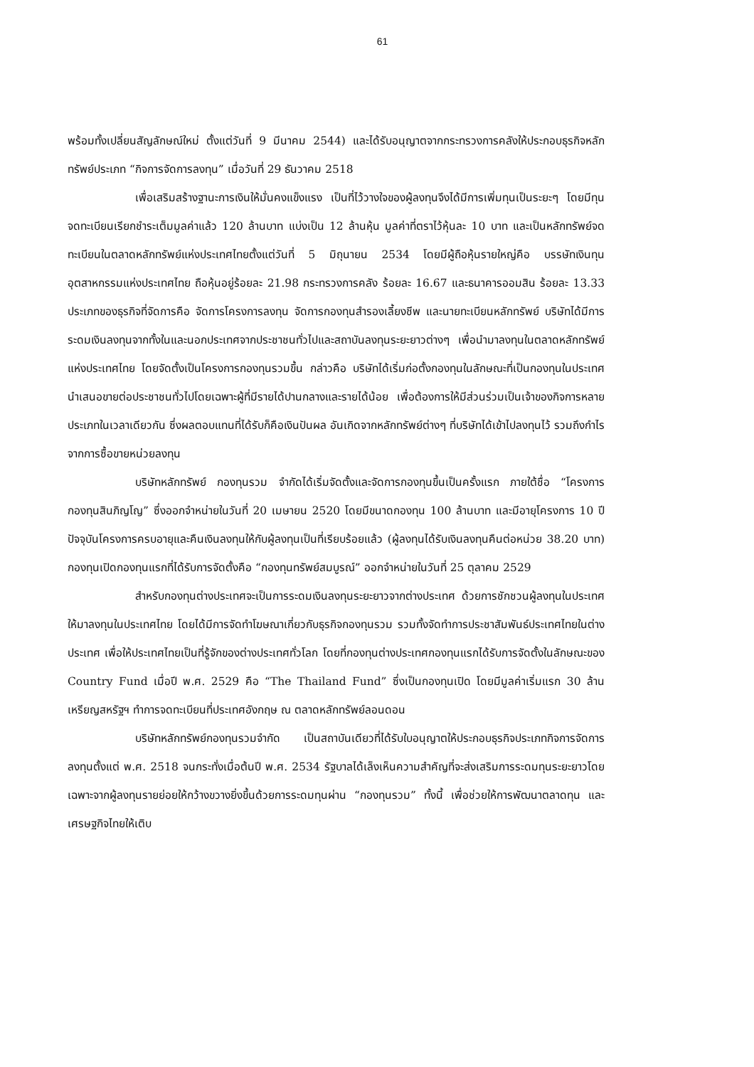61
พร้อมทั้งเปลี่ยนสัญลักษณ์ใหม่ ตั้งแต่วันที่ 9 มีนาคม 2544) และได้รับอนุญาตจากกระทรวงการคลังให้ประกอบธุรกิจหลักทรัพย์ประเภท “กิจการจัดการลงทุน” เมื่อวันที่ 29 ธันวาคม 2518
เพื่อเสริมสร้างฐานะการเงินให้มั่นคงแข็งแรง เป็นที่ไว้วางใจของผู้ลงทุนจึงได้มีการเพิ่มทุนเป็นระยะๆ โดยมีทุนจดทะเบียนเรียกชำระเต็มมูลค่าแล้ว 120 ล้านบาท แบ่งเป็น 12 ล้านหุ้น มูลค่าที่ตราไว้หุ้นละ 10 บาท และเป็นหลักทรัพย์จดทะเบียนในตลาดหลักทรัพย์แห่งประเทศไทยตั้งแต่วันที่ 5 มิถุนายน 2534 โดยมีผู้ถือหุ้นรายใหญ่คือ บรรษัทเงินทุนอุตสาหกรรมแห่งประเทศไทย ถือหุ้นอยู่ร้อยละ 21.98 กระทรวงการคลัง ร้อยละ 16.67 และธนาคารออมสิน ร้อยละ 13.33 ประเภทของธุรกิจที่จัดการคือ จัดการโครงการลงทุน จัดการกองทุนสำรองเลี้ยงชีพ และนายทะเบียนหลักทรัพย์ บริษัทได้มีการระดมเงินลงทุนจากทั้งในและนอกประเทศจากประชาชนทั่วไปและสถาบันลงทุนระยะยาวต่างๆ เพื่อนำมาลงทุนในตลาดหลักทรัพย์แห่งประเทศไทย โดยจัดตั้งเป็นโครงการกองทุนรวมขึ้น กล่าวคือ บริษัทได้เริ่มก่อตั้งกองทุนในลักษณะที่เป็นกองทุนในประเทศ นำเสนอขายต่อประชาชนทั่วไปโดยเฉพาะผู้ที่มีรายได้ปานกลางและรายได้น้อย เพื่อต้องการให้มีส่วนร่วมเป็นเจ้าของกิจการหลายประเภทในเวลาเดียวกัน ซึ่งผลตอบแทนที่ได้รับก็คือเงินปันผล อันเกิดจากหลักทรัพย์ต่างๆ ที่บริษัทได้เข้าไปลงทุนไว้ รวมถึงกำไรจากการซื้อขายหน่วยลงทุน
บริษัทหลักทรัพย์ กองทุนรวม จำกัดได้เริ่มจัดตั้งและจัดการกองทุนขึ้นเป็นครั้งแรก ภายใต้ชื่อ “โครงการกองทุนสินภิญโญ” ซึ่งออกจำหน่ายในวันที่ 20 เมษายน 2520 โดยมีขนาดกองทุน 100 ล้านบาท และมีอายุโครงการ 10 ปี ปัจจุบันโครงการครบอายุและคืนเงินลงทุนให้กับผู้ลงทุนเป็นที่เรียบร้อยแล้ว (ผู้ลงทุนได้รับเงินลงทุนคืนต่อหน่วย 38.20 บาท) กองทุนเปิดกองทุนแรกที่ได้รับการจัดตั้งคือ “กองทุนทรัพย์สมบูรณ์” ออกจำหน่ายในวันที่ 25 ตุลาคม 2529
สำหรับกองทุนต่างประเทศจะเป็นการระดมเงินลงทุนระยะยาวจากต่างประเทศ ด้วยการชักชวนผู้ลงทุนในประเทศให้มาลงทุนในประเทศไทย โดยได้มีการจัดทำโฆษณาเกี่ยวกับธุรกิจกองทุนรวม รวมทั้งจัดทำการประชาสัมพันธ์ประเทศไทยในต่างประเทศ เพื่อให้ประเทศไทยเป็นที่รู้จักของต่างประเทศทั่วโลก โดยที่กองทุนต่างประเทศกองทุนแรกได้รับการจัดตั้งในลักษณะของ Country Fund เมื่อปี พ.ศ. 2529 คือ “The Thailand Fund” ซึ่งเป็นกองทุนเปิด โดยมีมูลค่าเริ่มแรก 30 ล้านเหรียญสหรัฐฯ ทำการจดทะเบียนที่ประเทศอังกฤษ ณ ตลาดหลักทรัพย์ลอนดอน
บริษัทหลักทรัพย์กองทุนรวมจำกัด เป็นสถาบันเดียวที่ได้รับใบอนุญาตให้ประกอบธุรกิจประเภทกิจการจัดการลงทุนตั้งแต่ พ.ศ. 2518 จนกระทั่งเมื่อต้นปี พ.ศ. 2534 รัฐบาลได้เล็งเห็นความสำคัญที่จะส่งเสริมการระดมทุนระยะยาวโดยเฉพาะจากผู้ลงทุนรายย่อยให้กว้างขวางยิ่งขึ้นด้วยการระดมทุนผ่าน “กองทุนรวม” ทั้งนี้ เพื่อช่วยให้การพัฒนาตลาดทุน และเศรษฐกิจไทยให้เติบ